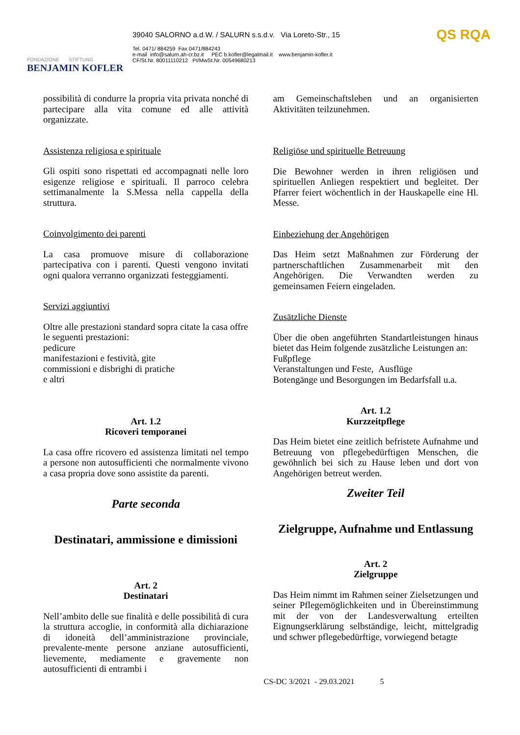FONDAZIONE STIFTUNG
BENJAMIN KOFLER
39040 SALORNO a.d.W. / SALURN s.s.d.v. Via Loreto-Str., 15
Tel. 0471/ 884259 Fax 0471/884243
e-mail info@salurn.ah-cr.bz.it PEC b.kofler@legalmail.it www.benjamin-kofler.it
CF/St.Nr. 80011110212 PI/MwSt.Nr. 00549680213
QS RQA
possibilità di condurre la propria vita privata nonché di partecipare alla vita comune ed alle attività organizzate.
Assistenza religiosa e spirituale
Gli ospiti sono rispettati ed accompagnati nelle loro esigenze religiose e spirituali. Il parroco celebra settimanalmente la S.Messa nella cappella della struttura.
Coinvolgimento dei parenti
La casa promuove misure di collaborazione partecipativa con i parenti. Questi vengono invitati ogni qualora verranno organizzati festeggiamenti.
Servizi aggiuntivi
Oltre alle prestazioni standard sopra citate la casa offre le seguenti prestazioni:
pedicure
manifestazioni e festività, gite
commissioni e disbrighi di pratiche
e altri
Art. 1.2
Ricoveri temporanei
La casa offre ricovero ed assistenza limitati nel tempo a persone non autosufficienti che normalmente vivono a casa propria dove sono assistite da parenti.
Parte seconda
Destinatari, ammissione e dimissioni
Art. 2
Destinatari
Nell’ambito delle sue finalità e delle possibilità di cura la struttura accoglie, in conformità alla dichiarazione di idoneità dell’amministrazione provinciale, prevalente-mente persone anziane autosufficienti, lievemente, mediamente e gravemente non autosufficienti di entrambi i
am Gemeinschaftsleben und an organisierten Aktivitäten teilzunehmen.
Religiöse und spirituelle Betreuung
Die Bewohner werden in ihren religiösen und spirituellen Anliegen respektiert und begleitet. Der Pfarrer feiert wöchentlich in der Hauskapelle eine Hl. Messe.
Einbeziehung der Angehörigen
Das Heim setzt Maßnahmen zur Förderung der partnerschaftlichen Zusammenarbeit mit den Angehörigen. Die Verwandten werden zu gemeinsamen Feiern eingeladen.
Zusätzliche Dienste
Über die oben angeführten Standartleistungen hinaus bietet das Heim folgende zusätzliche Leistungen an:
Fußpflege
Veranstaltungen und Feste, Ausflüge
Botengänge und Besorgungen im Bedarfsfall u.a.
Art. 1.2
Kurzzeitpflege
Das Heim bietet eine zeitlich befristete Aufnahme und Betreuung von pflegebedürftigen Menschen, die gewöhnlich bei sich zu Hause leben und dort von Angehörigen betreut werden.
Zweiter Teil
Zielgruppe, Aufnahme und Entlassung
Art. 2
Zielgruppe
Das Heim nimmt im Rahmen seiner Zielsetzungen und seiner Pflegemöglichkeiten und in Übereinstimmung mit der von der Landesverwaltung erteilten Eignungserklärung selbständige, leicht, mittelgradig und schwer pflegebedürftige, vorwiegend betagte
CS-DC 3/2021 - 29.03.2021 5